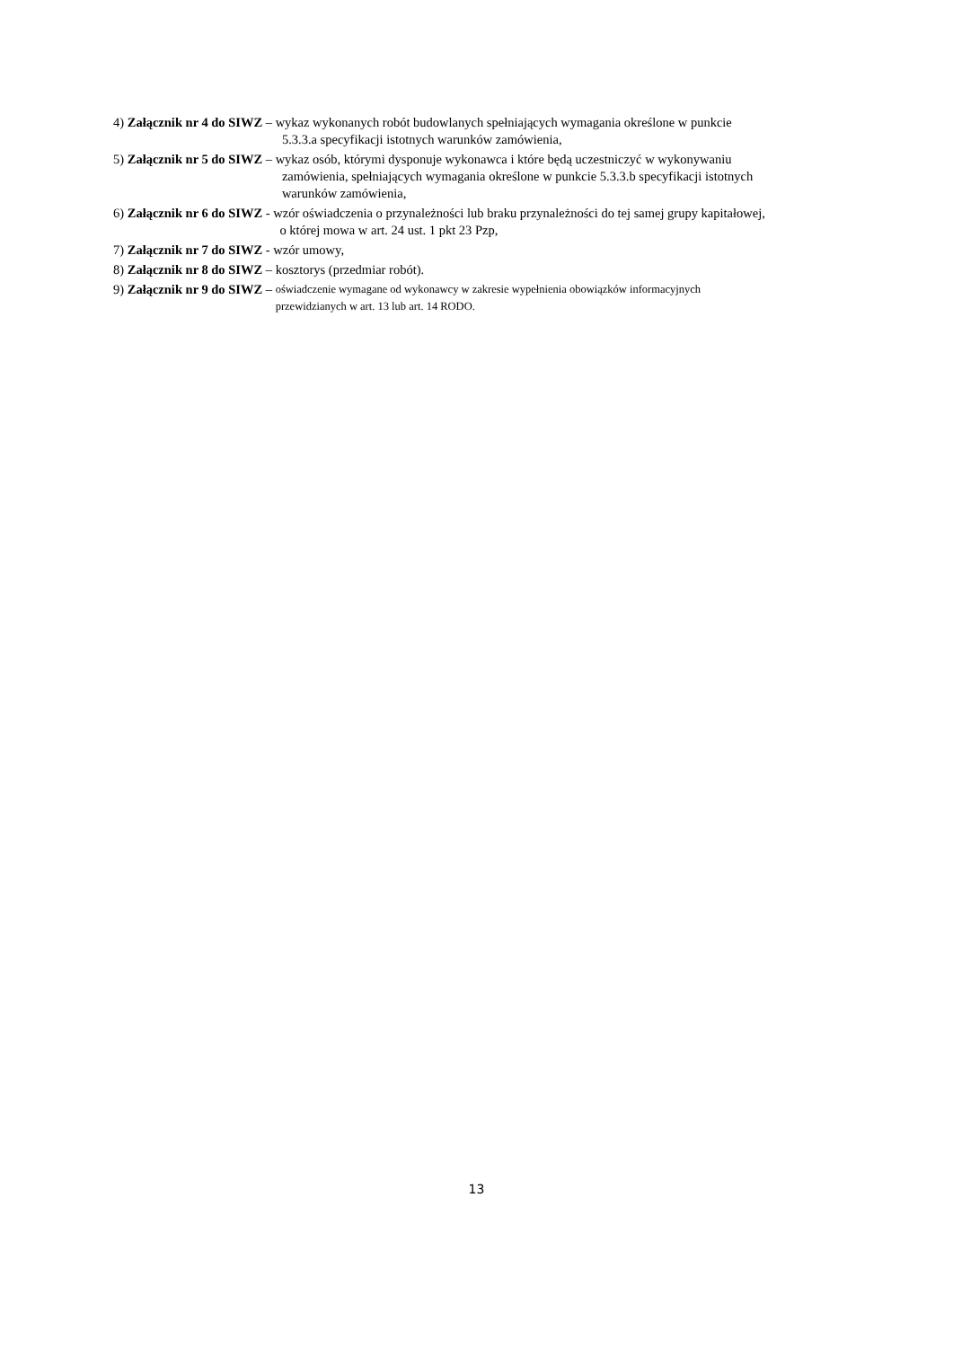4) Załącznik nr 4 do SIWZ – wykaz wykonanych robót budowlanych spełniających wymagania określone w punkcie
5.3.3.a specyfikacji istotnych warunków zamówienia,
5) Załącznik nr 5 do SIWZ – wykaz osób, którymi dysponuje wykonawca i które będą uczestniczyć w wykonywaniu
zamówienia, spełniających wymagania określone w punkcie 5.3.3.b specyfikacji istotnych
warunków zamówienia,
6) Załącznik nr 6 do SIWZ - wzór oświadczenia o przynależności lub braku przynależności do tej samej grupy kapitałowej,
o której mowa w art. 24 ust. 1 pkt 23 Pzp,
7) Załącznik nr 7 do SIWZ - wzór umowy,
8) Załącznik nr 8 do SIWZ – kosztorys (przedmiar robót).
9) Załącznik nr 9 do SIWZ – oświadczenie wymagane od wykonawcy w zakresie wypełnienia obowiązków informacyjnych
przewidzianych w art. 13 lub art. 14 RODO.
13